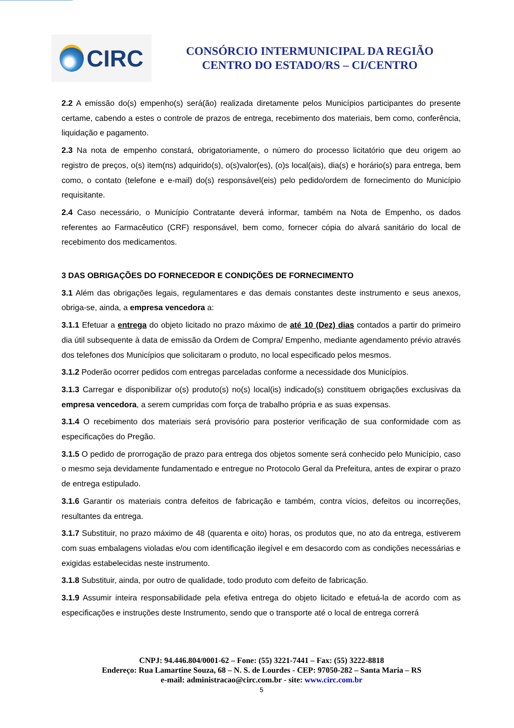CIRC
CONSÓRCIO INTERMUNICIPAL DA REGIÃO
CENTRO DO ESTADO/RS – CI/CENTRO
2.2 A emissão do(s) empenho(s) será(ão) realizada diretamente pelos Municípios participantes do presente certame, cabendo a estes o controle de prazos de entrega, recebimento dos materiais, bem como, conferência, liquidação e pagamento.
2.3 Na nota de empenho constará, obrigatoriamente, o número do processo licitatório que deu origem ao registro de preços, o(s) item(ns) adquirido(s), o(s)valor(es), (o)s local(ais), dia(s) e horário(s) para entrega, bem como, o contato (telefone e e-mail) do(s) responsável(eis) pelo pedido/ordem de fornecimento do Município requisitante.
2.4 Caso necessário, o Município Contratante deverá informar, também na Nota de Empenho, os dados referentes ao Farmacêutico (CRF) responsável, bem como, fornecer cópia do alvará sanitário do local de recebimento dos medicamentos.
3 DAS OBRIGAÇÕES DO FORNECEDOR E CONDIÇÕES DE FORNECIMENTO
3.1 Além das obrigações legais, regulamentares e das demais constantes deste instrumento e seus anexos, obriga-se, ainda, a empresa vencedora a:
3.1.1 Efetuar a entrega do objeto licitado no prazo máximo de até 10 (Dez) dias contados a partir do primeiro dia útil subsequente à data de emissão da Ordem de Compra/ Empenho, mediante agendamento prévio através dos telefones dos Municípios que solicitaram o produto, no local especificado pelos mesmos.
3.1.2 Poderão ocorrer pedidos com entregas parceladas conforme a necessidade dos Municípios.
3.1.3 Carregar e disponibilizar o(s) produto(s) no(s) local(is) indicado(s) constituem obrigações exclusivas da empresa vencedora, a serem cumpridas com força de trabalho própria e as suas expensas.
3.1.4 O recebimento dos materiais será provisório para posterior verificação de sua conformidade com as especificações do Pregão.
3.1.5 O pedido de prorrogação de prazo para entrega dos objetos somente será conhecido pelo Município, caso o mesmo seja devidamente fundamentado e entregue no Protocolo Geral da Prefeitura, antes de expirar o prazo de entrega estipulado.
3.1.6 Garantir os materiais contra defeitos de fabricação e também, contra vícios, defeitos ou incorreções, resultantes da entrega.
3.1.7 Substituir, no prazo máximo de 48 (quarenta e oito) horas, os produtos que, no ato da entrega, estiverem com suas embalagens violadas e/ou com identificação ilegível e em desacordo com as condições necessárias e exigidas estabelecidas neste instrumento.
3.1.8 Substituir, ainda, por outro de qualidade, todo produto com defeito de fabricação.
3.1.9 Assumir inteira responsabilidade pela efetiva entrega do objeto licitado e efetuá-la de acordo com as especificações e instruções deste Instrumento, sendo que o transporte até o local de entrega correrá
CNPJ: 94.446.804/0001-62 – Fone: (55) 3221-7441 – Fax: (55) 3222-8818
Endereço: Rua Lamartine Souza, 68 – N. S. de Lourdes - CEP: 97050-282 – Santa Maria – RS
e-mail: administracao@circ.com.br - site: www.circ.com.br
5